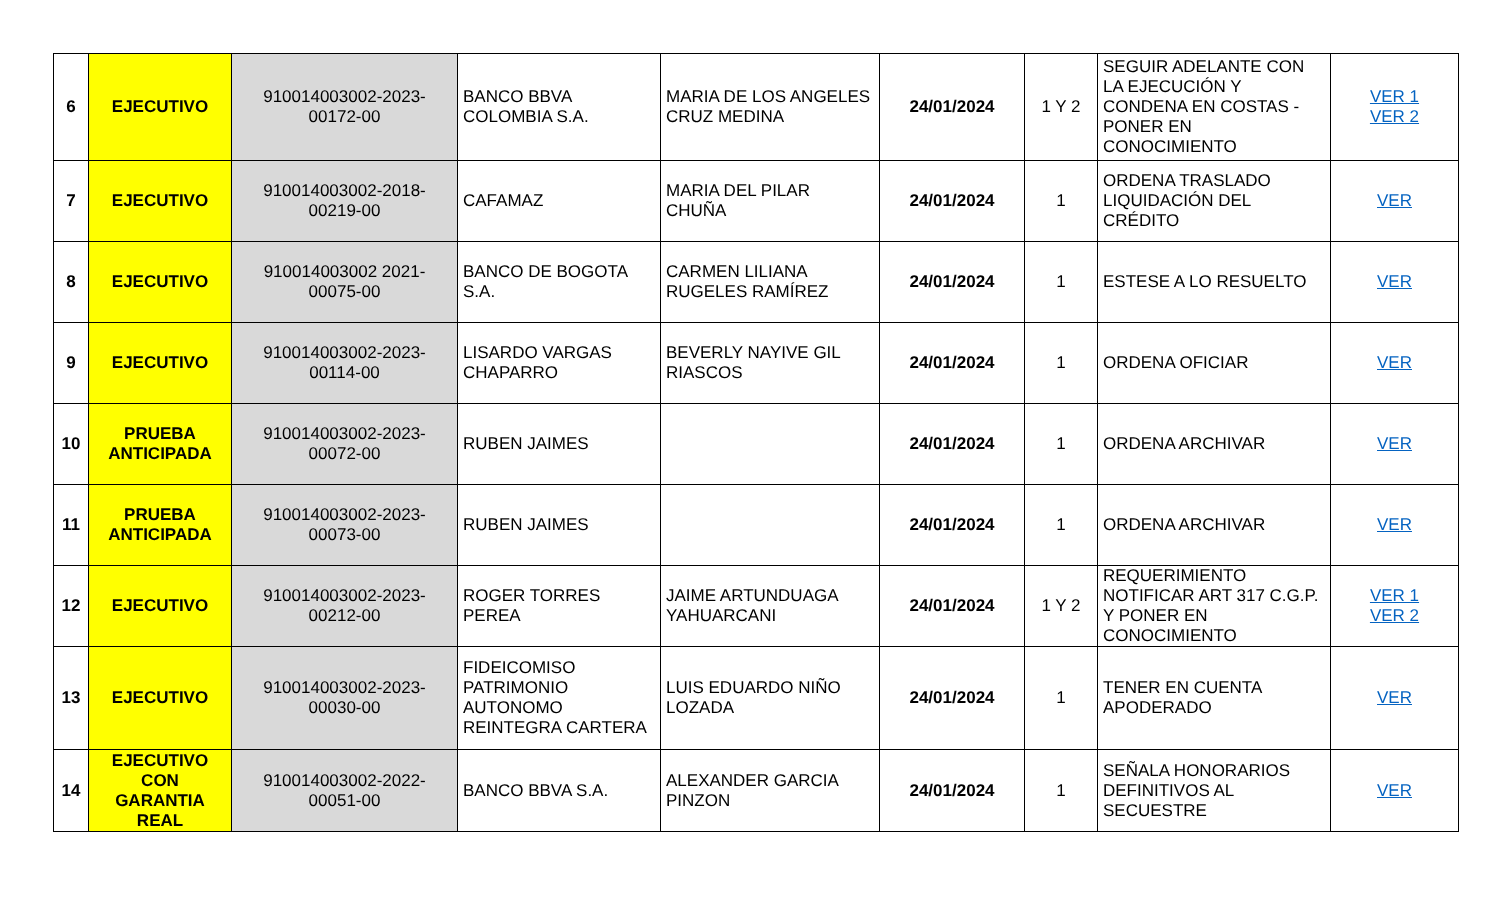| 6 | EJECUTIVO | 910014003002-2023- 00172-00 | BANCO BBVA COLOMBIA S.A. | MARIA DE LOS ANGELES CRUZ MEDINA | 24/01/2024 | 1 Y 2 | SEGUIR ADELANTE CON LA EJECUCIÓN Y CONDENA EN COSTAS - PONER EN CONOCIMIENTO | VER 1 VER 2 |
| 7 | EJECUTIVO | 910014003002-2018- 00219-00 | CAFAMAZ | MARIA DEL PILAR CHUÑA | 24/01/2024 | 1 | ORDENA TRASLADO LIQUIDACIÓN DEL CRÉDITO | VER |
| 8 | EJECUTIVO | 910014003002 2021- 00075-00 | BANCO DE BOGOTA S.A. | CARMEN LILIANA RUGELES RAMÍREZ | 24/01/2024 | 1 | ESTESE A LO RESUELTO | VER |
| 9 | EJECUTIVO | 910014003002-2023- 00114-00 | LISARDO VARGAS CHAPARRO | BEVERLY NAYIVE GIL RIASCOS | 24/01/2024 | 1 | ORDENA OFICIAR | VER |
| 10 | PRUEBA ANTICIPADA | 910014003002-2023- 00072-00 | RUBEN JAIMES | | 24/01/2024 | 1 | ORDENA ARCHIVAR | VER |
| 11 | PRUEBA ANTICIPADA | 910014003002-2023- 00073-00 | RUBEN JAIMES | | 24/01/2024 | 1 | ORDENA ARCHIVAR | VER |
| 12 | EJECUTIVO | 910014003002-2023- 00212-00 | ROGER TORRES PEREA | JAIME ARTUNDUAGA YAHUARCANI | 24/01/2024 | 1 Y 2 | REQUERIMIENTO NOTIFICAR ART 317 C.G.P. Y PONER EN CONOCIMIENTO | VER 1 VER 2 |
| 13 | EJECUTIVO | 910014003002-2023- 00030-00 | FIDEICOMISO PATRIMONIO AUTONOMO REINTEGRA CARTERA | LUIS EDUARDO NIÑO LOZADA | 24/01/2024 | 1 | TENER EN CUENTA APODERADO | VER |
| 14 | EJECUTIVO CON GARANTIA REAL | 910014003002-2022- 00051-00 | BANCO BBVA S.A. | ALEXANDER GARCIA PINZON | 24/01/2024 | 1 | SEÑALA HONORARIOS DEFINITIVOS AL SECUESTRE | VER |